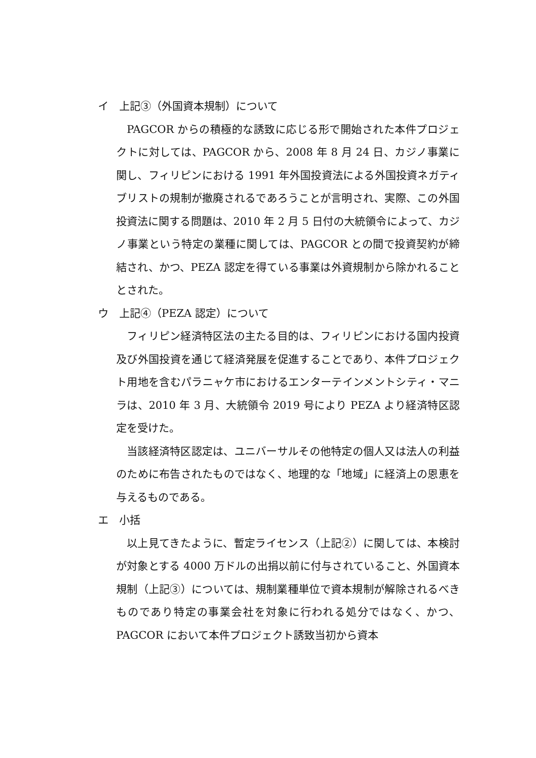イ　上記③（外国資本規制）について
PAGCOR からの積極的な誘致に応じる形で開始された本件プロジェクトに対しては、PAGCOR から、2008 年 8 月 24 日、カジノ事業に関し、フィリピンにおける 1991 年外国投資法による外国投資ネガティブリストの規制が撤廃されるであろうことが言明され、実際、この外国投資法に関する問題は、2010 年 2 月 5 日付の大統領令によって、カジノ事業という特定の業種に関しては、PAGCOR との間で投資契約が締結され、かつ、PEZA 認定を得ている事業は外資規制から除かれることとされた。
ウ　上記④（PEZA 認定）について
フィリピン経済特区法の主たる目的は、フィリピンにおける国内投資及び外国投資を通じて経済発展を促進することであり、本件プロジェクト用地を含むパラニャケ市におけるエンターテインメントシティ・マニラは、2010 年 3 月、大統領令 2019 号により PEZA より経済特区認定を受けた。
当該経済特区認定は、ユニバーサルその他特定の個人又は法人の利益のために布告されたものではなく、地理的な「地域」に経済上の恩恵を与えるものである。
エ　小括
以上見てきたように、暫定ライセンス（上記②）に関しては、本検討が対象とする 4000 万ドルの出捐以前に付与されていること、外国資本規制（上記③）については、規制業種単位で資本規制が解除されるべきものであり特定の事業会社を対象に行われる処分ではなく、かつ、PAGCOR において本件プロジェクト誘致当初から資本